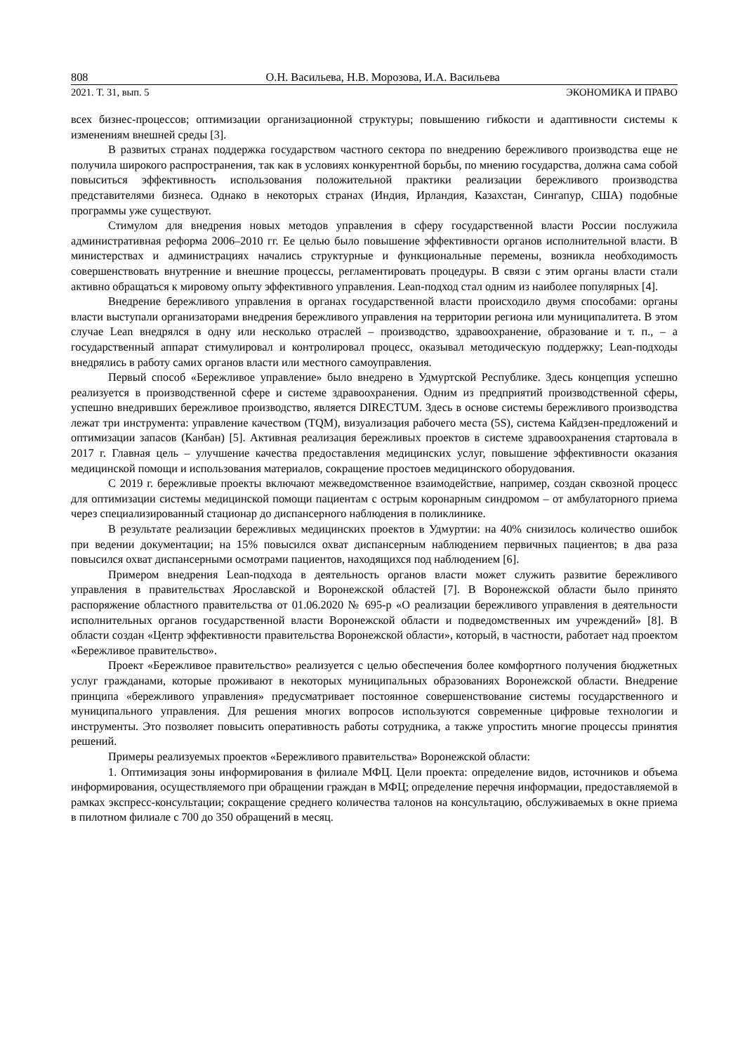808 О.Н. Васильева, Н.В. Морозова, И.А. Васильева
2021. Т. 31, вып. 5 ЭКОНОМИКА И ПРАВО
всех бизнес-процессов; оптимизации организационной структуры; повышению гибкости и адаптивности системы к изменениям внешней среды [3].
В развитых странах поддержка государством частного сектора по внедрению бережливого производства еще не получила широкого распространения, так как в условиях конкурентной борьбы, по мнению государства, должна сама собой повыситься эффективность использования положительной практики реализации бережливого производства представителями бизнеса. Однако в некоторых странах (Индия, Ирландия, Казахстан, Сингапур, США) подобные программы уже существуют.
Стимулом для внедрения новых методов управления в сферу государственной власти России послужила административная реформа 2006–2010 гг. Ее целью было повышение эффективности органов исполнительной власти. В министерствах и администрациях начались структурные и функциональные перемены, возникла необходимость совершенствовать внутренние и внешние процессы, регламентировать процедуры. В связи с этим органы власти стали активно обращаться к мировому опыту эффективного управления. Lean-подход стал одним из наиболее популярных [4].
Внедрение бережливого управления в органах государственной власти происходило двумя способами: органы власти выступали организаторами внедрения бережливого управления на территории региона или муниципалитета. В этом случае Lean внедрялся в одну или несколько отраслей – производство, здравоохранение, образование и т. п., – а государственный аппарат стимулировал и контролировал процесс, оказывал методическую поддержку; Lean-подходы внедрялись в работу самих органов власти или местного самоуправления.
Первый способ «Бережливое управление» было внедрено в Удмуртской Республике. Здесь концепция успешно реализуется в производственной сфере и системе здравоохранения. Одним из предприятий производственной сферы, успешно внедривших бережливое производство, является DIRECTUM. Здесь в основе системы бережливого производства лежат три инструмента: управление качеством (TQM), визуализация рабочего места (5S), система Кайдзен-предложений и оптимизации запасов (Канбан) [5]. Активная реализация бережливых проектов в системе здравоохранения стартовала в 2017 г. Главная цель – улучшение качества предоставления медицинских услуг, повышение эффективности оказания медицинской помощи и использования материалов, сокращение простоев медицинского оборудования.
С 2019 г. бережливые проекты включают межведомственное взаимодействие, например, создан сквозной процесс для оптимизации системы медицинской помощи пациентам с острым коронарным синдромом – от амбулаторного приема через специализированный стационар до диспансерного наблюдения в поликлинике.
В результате реализации бережливых медицинских проектов в Удмуртии: на 40% снизилось количество ошибок при ведении документации; на 15% повысился охват диспансерным наблюдением первичных пациентов; в два раза повысился охват диспансерными осмотрами пациентов, находящихся под наблюдением [6].
Примером внедрения Lean-подхода в деятельность органов власти может служить развитие бережливого управления в правительствах Ярославской и Воронежской областей [7]. В Воронежской области было принято распоряжение областного правительства от 01.06.2020 № 695-р «О реализации бережливого управления в деятельности исполнительных органов государственной власти Воронежской области и подведомственных им учреждений» [8]. В области создан «Центр эффективности правительства Воронежской области», который, в частности, работает над проектом «Бережливое правительство».
Проект «Бережливое правительство» реализуется с целью обеспечения более комфортного получения бюджетных услуг гражданами, которые проживают в некоторых муниципальных образованиях Воронежской области. Внедрение принципа «бережливого управления» предусматривает постоянное совершенствование системы государственного и муниципального управления. Для решения многих вопросов используются современные цифровые технологии и инструменты. Это позволяет повысить оперативность работы сотрудника, а также упростить многие процессы принятия решений.
Примеры реализуемых проектов «Бережливого правительства» Воронежской области:
1. Оптимизация зоны информирования в филиале МФЦ. Цели проекта: определение видов, источников и объема информирования, осуществляемого при обращении граждан в МФЦ; определение перечня информации, предоставляемой в рамках экспресс-консультации; сокращение среднего количества талонов на консультацию, обслуживаемых в окне приема в пилотном филиале с 700 до 350 обращений в месяц.